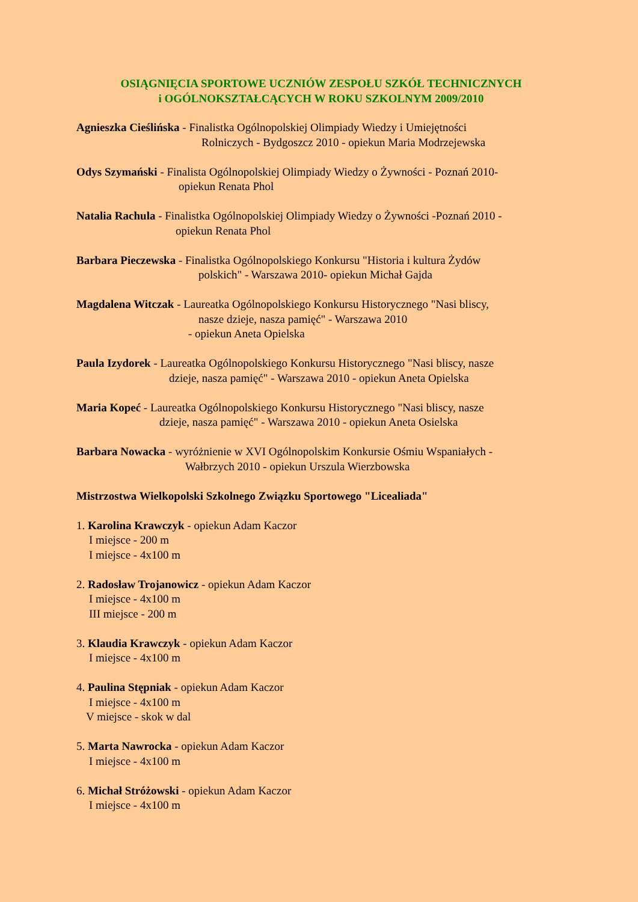OSIĄGNIĘCIA SPORTOWE UCZNIÓW ZESPOŁU SZKÓŁ TECHNICZNYCH
i OGÓLNOKSZTAŁCĄCYCH W ROKU SZKOLNYM 2009/2010
Agnieszka Cieślińska - Finalistka Ogólnopolskiej Olimpiady Wiedzy i Umiejętności
Rolniczych - Bydgoszcz 2010 - opiekun Maria Modrzejewska
Odys Szymański - Finalista Ogólnopolskiej Olimpiady Wiedzy o Żywności - Poznań 2010-
opiekun Renata Phol
Natalia Rachula - Finalistka Ogólnopolskiej Olimpiady Wiedzy o Żywności -Poznań 2010 -
opiekun Renata Phol
Barbara Pieczewska - Finalistka Ogólnopolskiego Konkursu "Historia i kultura Żydów
polskich" - Warszawa 2010- opiekun Michał Gajda
Magdalena Witczak - Laureatka Ogólnopolskiego Konkursu Historycznego "Nasi bliscy,
nasze dzieje, nasza pamięć" - Warszawa 2010
- opiekun Aneta Opielska
Paula Izydorek - Laureatka Ogólnopolskiego Konkursu Historycznego "Nasi bliscy, nasze
dzieje, nasza pamięć" - Warszawa 2010 - opiekun Aneta Opielska
Maria Kopeć - Laureatka Ogólnopolskiego Konkursu Historycznego "Nasi bliscy, nasze
dzieje, nasza pamięć" - Warszawa 2010 - opiekun Aneta Osielska
Barbara Nowacka - wyróżnienie w XVI Ogólnopolskim Konkursie Ośmiu Wspaniałych -
Wałbrzych 2010 - opiekun Urszula Wierzbowska
Mistrzostwa Wielkopolski Szkolnego Związku Sportowego "Licealiada"
1. Karolina Krawczyk - opiekun Adam Kaczor
I miejsce - 200 m
I miejsce - 4x100 m
2. Radosław Trojanowicz - opiekun Adam Kaczor
I miejsce - 4x100 m
III miejsce - 200 m
3. Klaudia Krawczyk - opiekun Adam Kaczor
I miejsce - 4x100 m
4. Paulina Stępniak - opiekun Adam Kaczor
I miejsce - 4x100 m
V miejsce - skok w dal
5. Marta Nawrocka - opiekun Adam Kaczor
I miejsce - 4x100 m
6. Michał Stróżowski - opiekun Adam Kaczor
I miejsce - 4x100 m